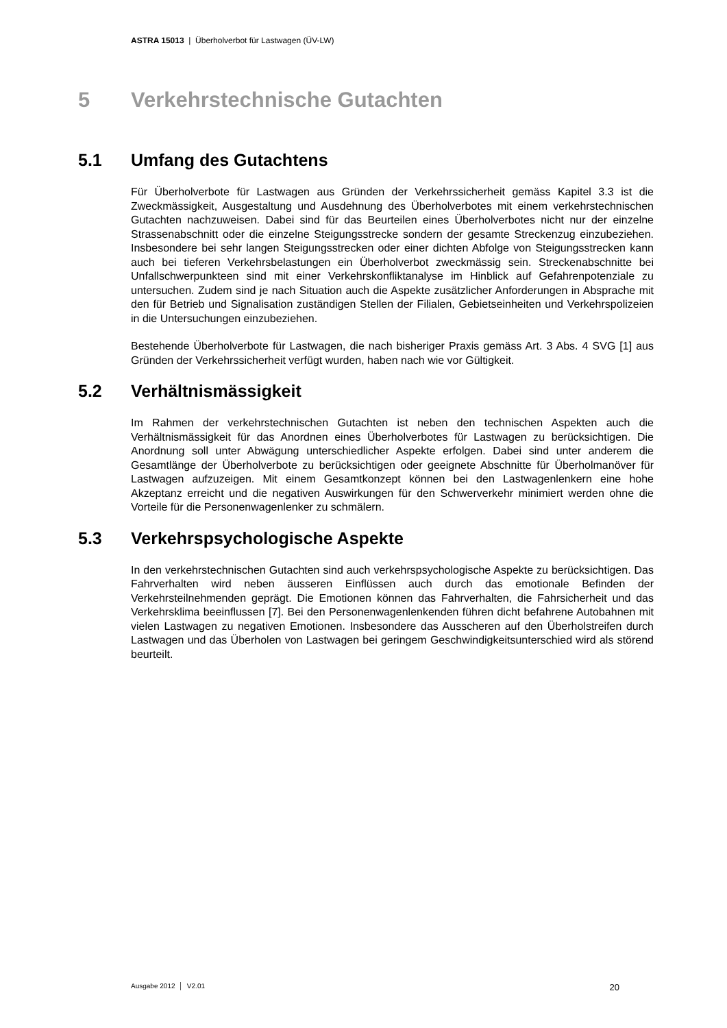ASTRA 15013 | Überholverbot für Lastwagen (ÜV-LW)
5 Verkehrstechnische Gutachten
5.1 Umfang des Gutachtens
Für Überholverbote für Lastwagen aus Gründen der Verkehrssicherheit gemäss Kapitel 3.3 ist die Zweckmässigkeit, Ausgestaltung und Ausdehnung des Überholverbotes mit einem verkehrstechnischen Gutachten nachzuweisen. Dabei sind für das Beurteilen eines Überholverbotes nicht nur der einzelne Strassenabschnitt oder die einzelne Steigungsstrecke sondern der gesamte Streckenzug einzubeziehen. Insbesondere bei sehr langen Steigungsstrecken oder einer dichten Abfolge von Steigungsstrecken kann auch bei tieferen Verkehrsbelastungen ein Überholverbot zweckmässig sein. Streckenabschnitte bei Unfallschwerpunkteen sind mit einer Verkehrskonfliktanalyse im Hinblick auf Gefahrenpotenziale zu untersuchen. Zudem sind je nach Situation auch die Aspekte zusätzlicher Anforderungen in Absprache mit den für Betrieb und Signalisation zuständigen Stellen der Filialen, Gebietseinheiten und Verkehrspolizeien in die Untersuchungen einzubeziehen.
Bestehende Überholverbote für Lastwagen, die nach bisheriger Praxis gemäss Art. 3 Abs. 4 SVG [1] aus Gründen der Verkehrssicherheit verfügt wurden, haben nach wie vor Gültigkeit.
5.2 Verhältnismässigkeit
Im Rahmen der verkehrstechnischen Gutachten ist neben den technischen Aspekten auch die Verhältnismässigkeit für das Anordnen eines Überholverbotes für Lastwagen zu berücksichtigen. Die Anordnung soll unter Abwägung unterschiedlicher Aspekte erfolgen. Dabei sind unter anderem die Gesamtlänge der Überholverbote zu berücksichtigen oder geeignete Abschnitte für Überholmanöver für Lastwagen aufzuzeigen. Mit einem Gesamtkonzept können bei den Lastwagenlenkern eine hohe Akzeptanz erreicht und die negativen Auswirkungen für den Schwerverkehr minimiert werden ohne die Vorteile für die Personenwagenlenker zu schmälern.
5.3 Verkehrspsychologische Aspekte
In den verkehrstechnischen Gutachten sind auch verkehrspsychologische Aspekte zu berücksichtigen. Das Fahrverhalten wird neben äusseren Einflüssen auch durch das emotionale Befinden der Verkehrsteilnehmenden geprägt. Die Emotionen können das Fahrverhalten, die Fahrsicherheit und das Verkehrsklima beeinflussen [7]. Bei den Personenwagenlenkenden führen dicht befahrene Autobahnen mit vielen Lastwagen zu negativen Emotionen. Insbesondere das Ausscheren auf den Überholstreifen durch Lastwagen und das Überholen von Lastwagen bei geringem Geschwindigkeitsunterschied wird als störend beurteilt.
Ausgabe 2012 │ V2.01 20